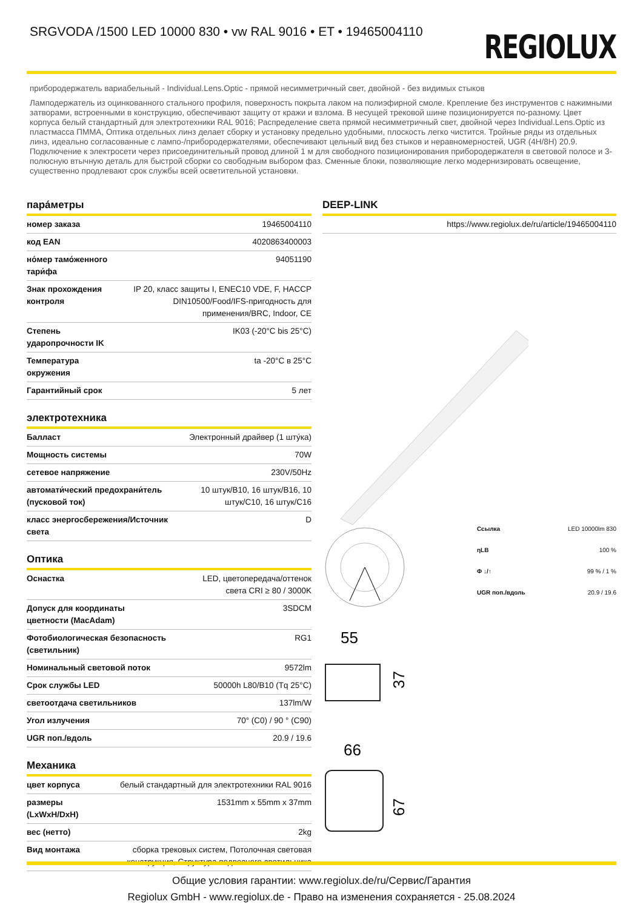SRGVODA /1500 LED 10000 830 • vw RAL 9016 • ET • 19465004110
REGIOLUX
прибородержатель вариабельный - Individual.Lens.Optic - прямой несимметричный свет, двойной - без видимых стыков
Ламподержатель из оцинкованного стального профиля, поверхность покрыта лаком на полиэфирной смоле. Крепление без инструментов с нажимными затворами, встроенными в конструкцию, обеспечивают защиту от кражи и взлома. В несущей трековой шине позиционируется по-разному. Цвет корпуса белый стандартный для электротехники RAL 9016; Распределение света прямой несимметричный свет, двойной через Individual.Lens.Optic из пластмасса ПММА, Оптика отдельных линз делает сборку и установку предельно удобными, плоскость легко чистится. Тройные ряды из отдельных линз, идеально согласованные с лампо-/прибородержателями, обеспечивают цельный вид без стыков и неравномерностей, UGR (4H/8H) 20.9. Подключение к электросети через присоединительный провод длиной 1 м для свободного позиционирования прибородержателя в световой полосе и 3-полюсную втычную деталь для быстрой сборки со свободным выбором фаз. Сменные блоки, позволяющие легко модернизировать освещение, существенно продлевают срок службы всей осветительной установки.
пара́метры
| номер заказа | 19465004110 |
| код EAN | 4020863400003 |
| но́мер тамо́женного тари́фа | 94051190 |
| Знак прохождения контроля | IP 20, класс защиты I, ENEC10 VDE, F, HACCP DIN10500/Food/IFS-пригодность для применения/BRC, Indoor, CE |
| Степень ударопрочности IK | IK03 (-20°C bis 25°C) |
| Температура окружения | ta -20°C в 25°C |
| Гарантийный срок | 5 лет |
электротехника
| Балласт | Электронный драйвер (1 шту́ка) |
| Мощность системы | 70W |
| сетевое напряжение | 230V/50Hz |
| автомати́ческий предохрани́тель (пусковой ток) | 10 штук/B10, 16 штук/B16, 10 штук/C10, 16 штук/C16 |
| класс энергосбережения/Источник света | D |
Оптика
| Оснастка | LED, цветопередача/оттенок света CRI ≥ 80 / 3000K |
| Допуск для координаты цветности (MacAdam) | 3SDCM |
| Фотобиологическая безопасность (светильник) | RG1 |
| Номинальный световой поток | 9572lm |
| Срок службы LED | 50000h L80/B10 (Tq 25°C) |
| светоотдача светильников | 137lm/W |
| Угол излучения | 70° (C0) / 90 ° (C90) |
| UGR поп./вдоль | 20.9 / 19.6 |
Механика
| цвет корпуса | белый стандартный для электротехники RAL 9016 |
| размеры (LxWxH/DxH) | 1531mm x 55mm x 37mm |
| вес (нетто) | 2kg |
| Вид монтажа | сборка трековых систем, Потолочная световая конструкция, Структура подвесного светильника |
DEEP-LINK
| | https://www.regiolux.de/ru/article/19465004110 |
| Ссылка | LED 10000lm 830 |
| ηLB | 100 % |
| Φ ↓/↑ | 99 % / 1 % |
| UGR поп./вдоль | 20.9 / 19.6 |
55
37
66
67
Общие условия гарантии: www.regiolux.de/ru/Сервис/Гарантия
Regiolux GmbH - www.regiolux.de - Право на изменения сохраняется - 25.08.2024